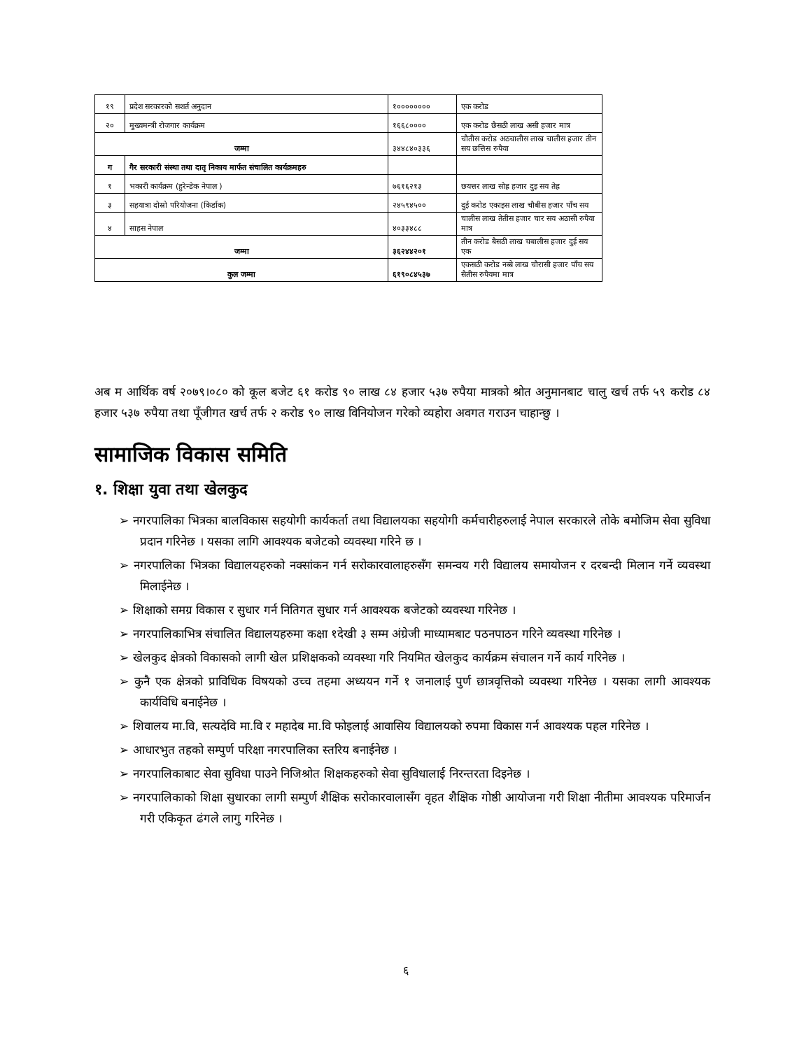| १९ | प्रदेश सरकारको सशर्त अनुदान | १०००००००० | एक करोड |
| २० | मुख्यमन्त्री रोजगार कार्यक्रम | १६६८०००० | एक करोड छैसठी लाख असी हजार मात्र |
| जम्मा | | ३४४८४०३३६ | चौतीस करोड अठचालीस लाख चालीस हजार तीन सय छत्तिस रुपैया |
| ग | गैर सरकारी संस्था तथा दातृ निकाय मार्फत संचालित कार्यक्रमहरु | | |
| १ | भकारी कार्यक्रम (हुरेन्डेक नेपाल ) | ७६१६२१३ | छयत्तर लाख सोह्र हजार दुइ सय तेह्र |
| ३ | सहयात्रा दोस्रो परियोजना (किर्डाक) | २४५९४५०० | दुई करोड एकाइस लाख चौबीस हजार पाँच सय |
| ४ | साहस नेपाल | ४०३३४८८ | चालीस लाख तेतीस हजार चार सय अठासी रुपैया मात्र |
| जम्मा | | ३६२४४२०१ | तीन करोड बैसठी लाख चबालीस हजार दुई सय एक |
| कुल जम्मा | | ६१९०८४५३७ | एकसठी करोड नब्बे लाख चौरासी हजार पाँच सय सैतीस रुपैयमा मात्र |
अब म आर्थिक वर्ष २०७९।०८० को कूल बजेट ६१ करोड ९० लाख ८४ हजार ५३७ रुपैया मात्रको श्रोत अनुमानबाट चालु खर्च तर्फ ५९ करोड ८४ हजार ५३७ रुपैया तथा पूँजीगत खर्च तर्फ २ करोड ९० लाख विनियोजन गरेको व्यहोरा अवगत गराउन चाहान्छु ।
सामाजिक विकास समिति
१. शिक्षा युवा तथा खेलकुद
➢ नगरपालिका भित्रका बालविकास सहयोगी कार्यकर्ता तथा विद्यालयका सहयोगी कर्मचारीहरुलाई नेपाल सरकारले तोके बमोजिम सेवा सुविधा प्रदान गरिनेछ । यसका लागि आवश्यक बजेटको व्यवस्था गरिने छ ।
➢ नगरपालिका भित्रका विद्यालयहरुको नक्सांकन गर्न सरोकारवालाहरुसँग समन्वय गरी विद्यालय समायोजन र दरबन्दी मिलान गर्ने व्यवस्था मिलाईनेछ ।
➢ शिक्षाको समग्र विकास र सुधार गर्न नितिगत सुधार गर्न आवश्यक बजेटको व्यवस्था गरिनेछ ।
➢ नगरपालिकाभित्र संचालित विद्यालयहरुमा कक्षा १देखी ३ सम्म अंग्रेजी माध्यामबाट पठनपाठन गरिने व्यवस्था गरिनेछ ।
➢ खेलकुद क्षेत्रको विकासको लागी खेल प्रशिक्षकको व्यवस्था गरि नियमित खेलकुद कार्यक्रम संचालन गर्ने कार्य गरिनेछ ।
➢ कुनै एक क्षेत्रको प्राविधिक विषयको उच्च तहमा अध्ययन गर्ने १ जनालाई पुर्ण छात्रवृत्तिको व्यवस्था गरिनेछ । यसका लागी आवश्यक कार्यविधि बनाईनेछ ।
➢ शिवालय मा.वि, सत्यदेवि मा.वि र महादेब मा.वि फोइलाई आवासिय विद्यालयको रुपमा विकास गर्न आवश्यक पहल गरिनेछ ।
➢ आधारभुत तहको सम्पुर्ण परिक्षा नगरपालिका स्तरिय बनाईनेछ ।
➢ नगरपालिकाबाट सेवा सुविधा पाउने निजिश्रोत शिक्षकहरुको सेवा सुविधालाई निरन्तरता दिइनेछ ।
➢ नगरपालिकाको शिक्षा सुधारका लागी सम्पुर्ण शैक्षिक सरोकारवालासँग वृहत शैक्षिक गोष्ठी आयोजना गरी शिक्षा नीतीमा आवश्यक परिमार्जन गरी एकिकृत ढंगले लागु गरिनेछ ।
६